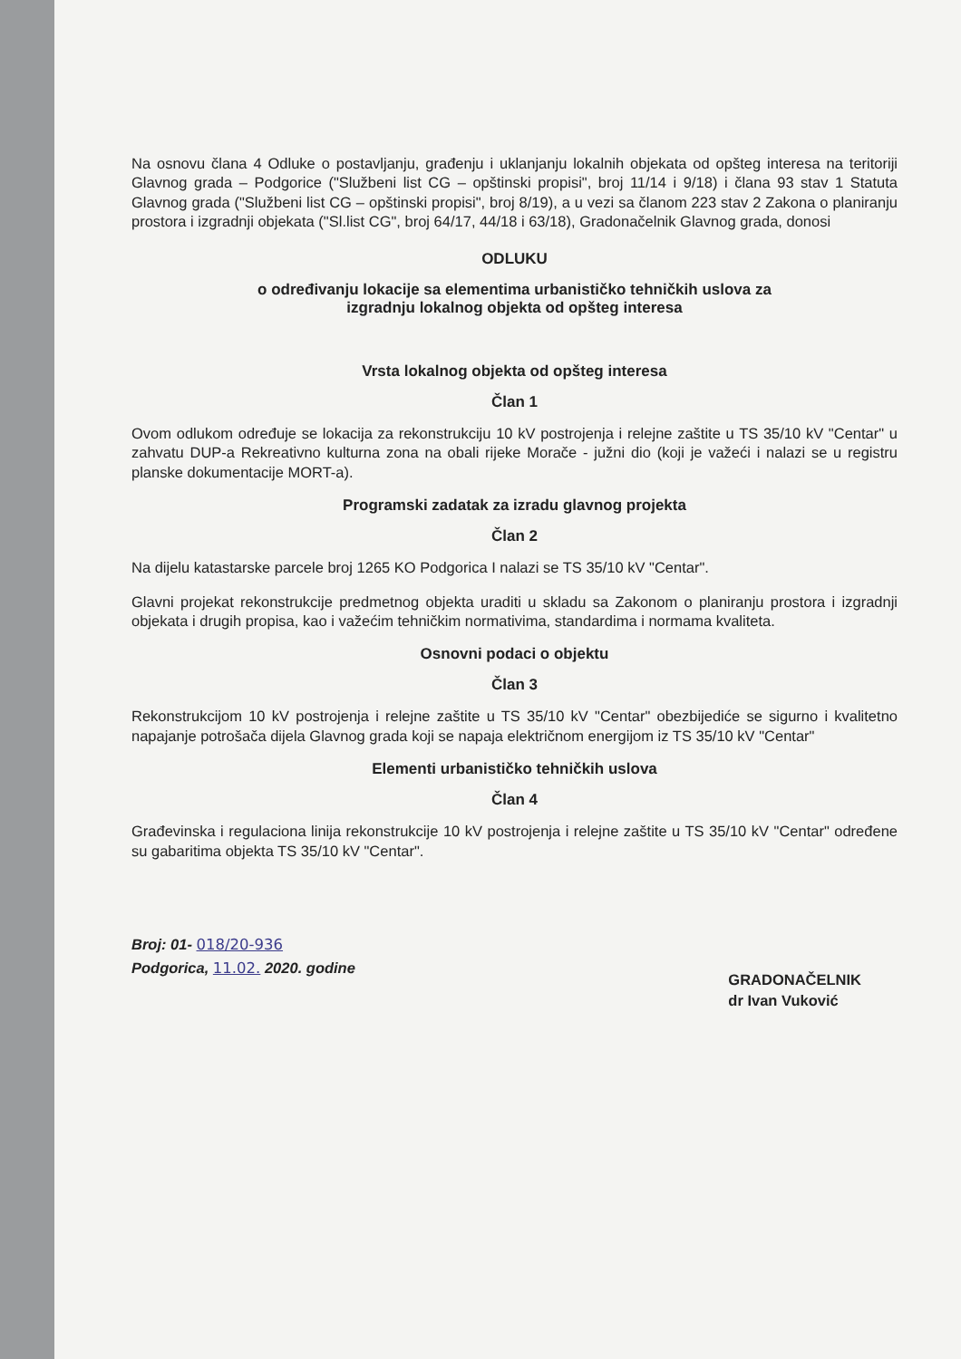Na osnovu člana 4 Odluke o postavljanju, građenju i uklanjanju lokalnih objekata od opšteg interesa na teritoriji Glavnog grada – Podgorice ("Službeni list CG – opštinski propisi", broj 11/14 i 9/18) i člana 93 stav 1 Statuta Glavnog grada ("Službeni list CG – opštinski propisi", broj 8/19), a u vezi sa članom 223 stav 2 Zakona o planiranju prostora i izgradnji objekata ("Sl.list CG", broj 64/17, 44/18 i 63/18), Gradonačelnik Glavnog grada, donosi
ODLUKU
o određivanju lokacije sa elementima urbanističko tehničkih uslova za
izgradnju lokalnog objekta od opšteg interesa
Vrsta lokalnog objekta od opšteg interesa
Član 1
Ovom odlukom određuje se lokacija za rekonstrukciju 10 kV postrojenja i relejne zaštite u TS 35/10 kV "Centar" u zahvatu DUP-a Rekreativno kulturna zona na obali rijeke Morače - južni dio (koji je važeći i nalazi se u registru planske dokumentacije MORT-a).
Programski zadatak za izradu glavnog projekta
Član 2
Na dijelu katastarske parcele broj 1265 KO Podgorica I nalazi se TS 35/10 kV "Centar".
Glavni projekat rekonstrukcije predmetnog objekta uraditi u skladu sa Zakonom o planiranju prostora i izgradnji objekata i drugih propisa, kao i važećim tehničkim normativima, standardima i normama kvaliteta.
Osnovni podaci o objektu
Član 3
Rekonstrukcijom 10 kV postrojenja i relejne zaštite u TS 35/10 kV "Centar" obezbijediće se sigurno i kvalitetno napajanje potrošača dijela Glavnog grada koji se napaja električnom energijom iz TS 35/10 kV "Centar"
Elementi urbanističko tehničkih uslova
Član 4
Građevinska i regulaciona linija rekonstrukcije 10 kV postrojenja i relejne zaštite u TS 35/10 kV "Centar" određene su gabaritima objekta TS 35/10 kV "Centar".
Broj: 01- 018/20-936
Podgorica, 11.02. 2020. godine
GRADONAČELNIK
dr Ivan Vuković